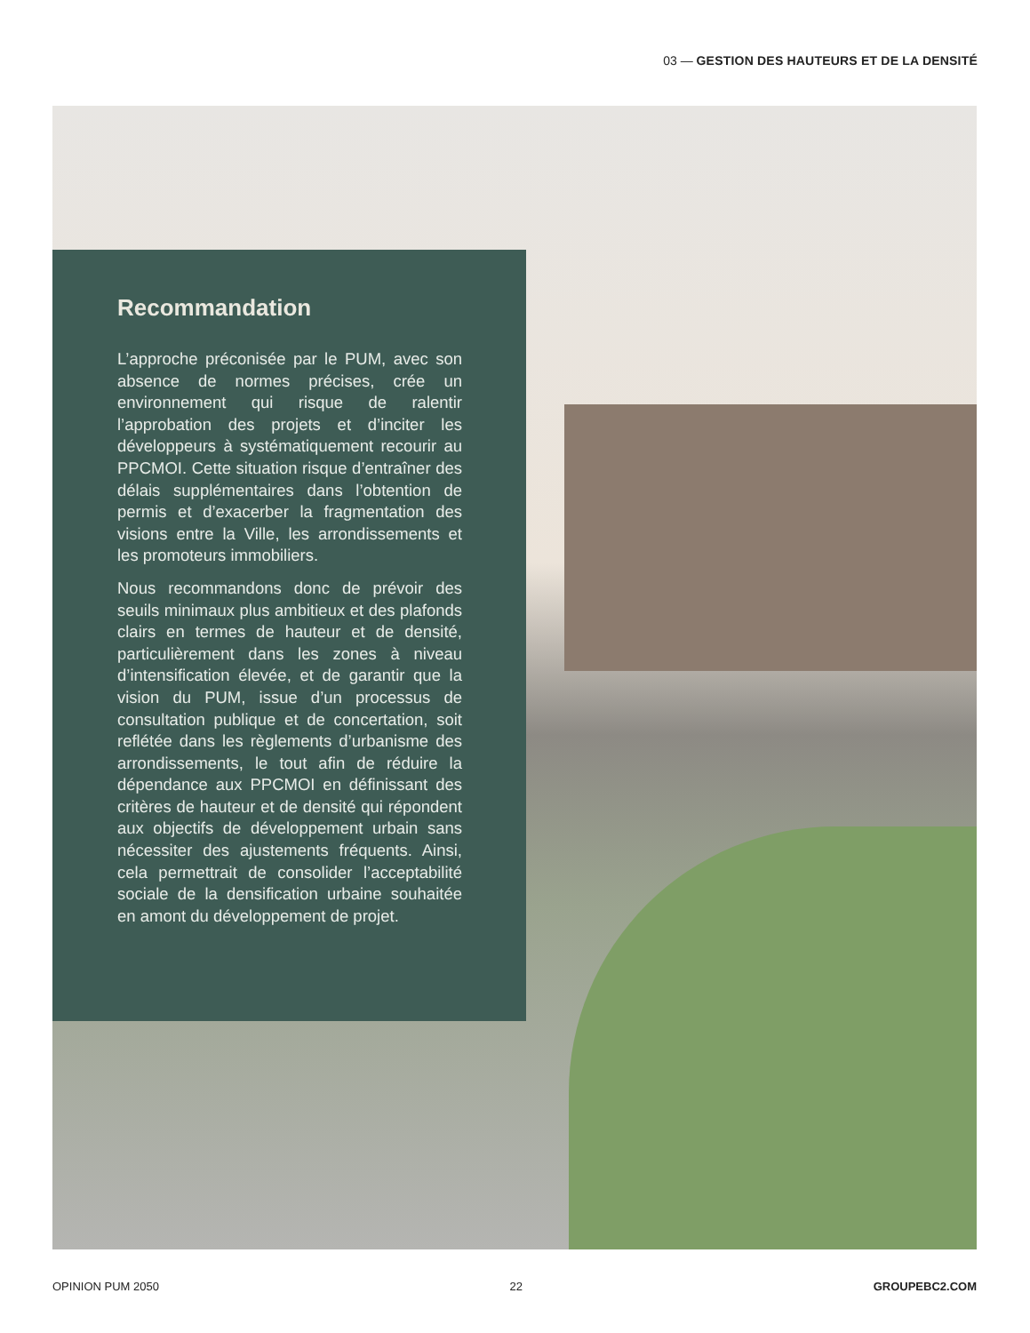03 — GESTION DES HAUTEURS ET DE LA DENSITÉ
Recommandation
L’approche préconisée par le PUM, avec son absence de normes précises, crée un environnement qui risque de ralentir l’approbation des projets et d’inciter les développeurs à systématiquement recourir au PPCMOI. Cette situation risque d’entraîner des délais supplémentaires dans l’obtention de permis et d’exacerber la fragmentation des visions entre la Ville, les arrondissements et les promoteurs immobiliers.
Nous recommandons donc de prévoir des seuils minimaux plus ambitieux et des plafonds clairs en termes de hauteur et de densité, particulièrement dans les zones à niveau d’intensification élevée, et de garantir que la vision du PUM, issue d’un processus de consultation publique et de concertation, soit reflétée dans les règlements d’urbanisme des arrondissements, le tout afin de réduire la dépendance aux PPCMOI en définissant des critères de hauteur et de densité qui répondent aux objectifs de développement urbain sans nécessiter des ajustements fréquents. Ainsi, cela permettrait de consolider l’acceptabilité sociale de la densification urbaine souhaitée en amont du développement de projet.
OPINION PUM 2050 22 GROUPEBC2.COM